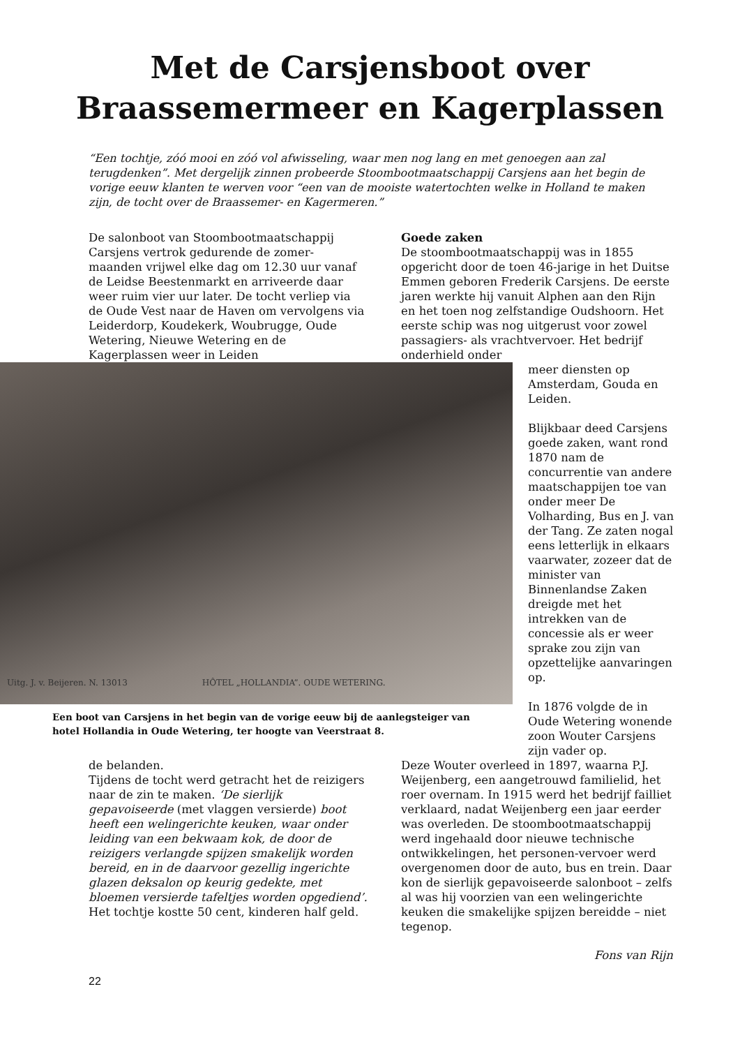Met de Carsjensboot over
Braassemermeer en Kagerplassen
“Een tochtje, zóó mooi en zóó vol afwisseling, waar men nog lang en met genoegen aan zal terugdenken”. Met dergelijk zinnen probeerde Stoombootmaatschappij Carsjens aan het begin de vorige eeuw klanten te werven voor “een van de mooiste watertochten welke in Holland te maken zijn, de tocht over de Braassemer- en Kagermeren.”
De salonboot van Stoombootmaatschappij Carsjens vertrok gedurende de zomer-maanden vrijwel elke dag om 12.30 uur vanaf de Leidse Beestenmarkt en arriveerde daar weer ruim vier uur later. De tocht verliep via de Oude Vest naar de Haven om vervolgens via Leiderdorp, Koudekerk, Woubrugge, Oude Wetering, Nieuwe Wetering en de Kagerplassen weer in Leiden
Goede zaken
De stoombootmaatschappij was in 1855 opgericht door de toen 46-jarige in het Duitse Emmen geboren Frederik Carsjens. De eerste jaren werkte hij vanuit Alphen aan den Rijn en het toen nog zelfstandige Oudshoorn. Het eerste schip was nog uitgerust voor zowel passagiers- als vrachtvervoer. Het bedrijf onderhield onder
Uitg. J. v. Beijeren. N. 13013 HÔTEL „HOLLANDIA”. OUDE WETERING.
Een boot van Carsjens in het begin van de vorige eeuw bij de aanlegsteiger van hotel Hollandia in Oude Wetering, ter hoogte van Veerstraat 8.
meer diensten op Amsterdam, Gouda en Leiden.
Blijkbaar deed Carsjens goede zaken, want rond 1870 nam de concurrentie van andere maatschappijen toe van onder meer De Volharding, Bus en J. van der Tang. Ze zaten nogal eens letterlijk in elkaars vaarwater, zozeer dat de minister van Binnenlandse Zaken dreigde met het intrekken van de concessie als er weer sprake zou zijn van opzettelijke aanvaringen op.
In 1876 volgde de in Oude Wetering wonende zoon Wouter Carsjens zijn vader op.
de belanden.
Tijdens de tocht werd getracht het de reizigers naar de zin te maken. ‘De sierlijk gepavoiseerde (met vlaggen versierde) boot heeft een welingerichte keuken, waar onder leiding van een bekwaam kok, de door de reizigers verlangde spijzen smakelijk worden bereid, en in de daarvoor gezellig ingerichte glazen deksalon op keurig gedekte, met bloemen versierde tafeltjes worden opgediend’.
Het tochtje kostte 50 cent, kinderen half geld.
Deze Wouter overleed in 1897, waarna P.J. Weijenberg, een aangetrouwd familielid, het roer overnam. In 1915 werd het bedrijf failliet verklaard, nadat Weijenberg een jaar eerder was overleden. De stoombootmaatschappij werd ingehaald door nieuwe technische ontwikkelingen, het personen-vervoer werd overgenomen door de auto, bus en trein. Daar kon de sierlijk gepavoiseerde salonboot – zelfs al was hij voorzien van een welingerichte keuken die smakelijke spijzen bereidde – niet tegenop.
Fons van Rijn
22